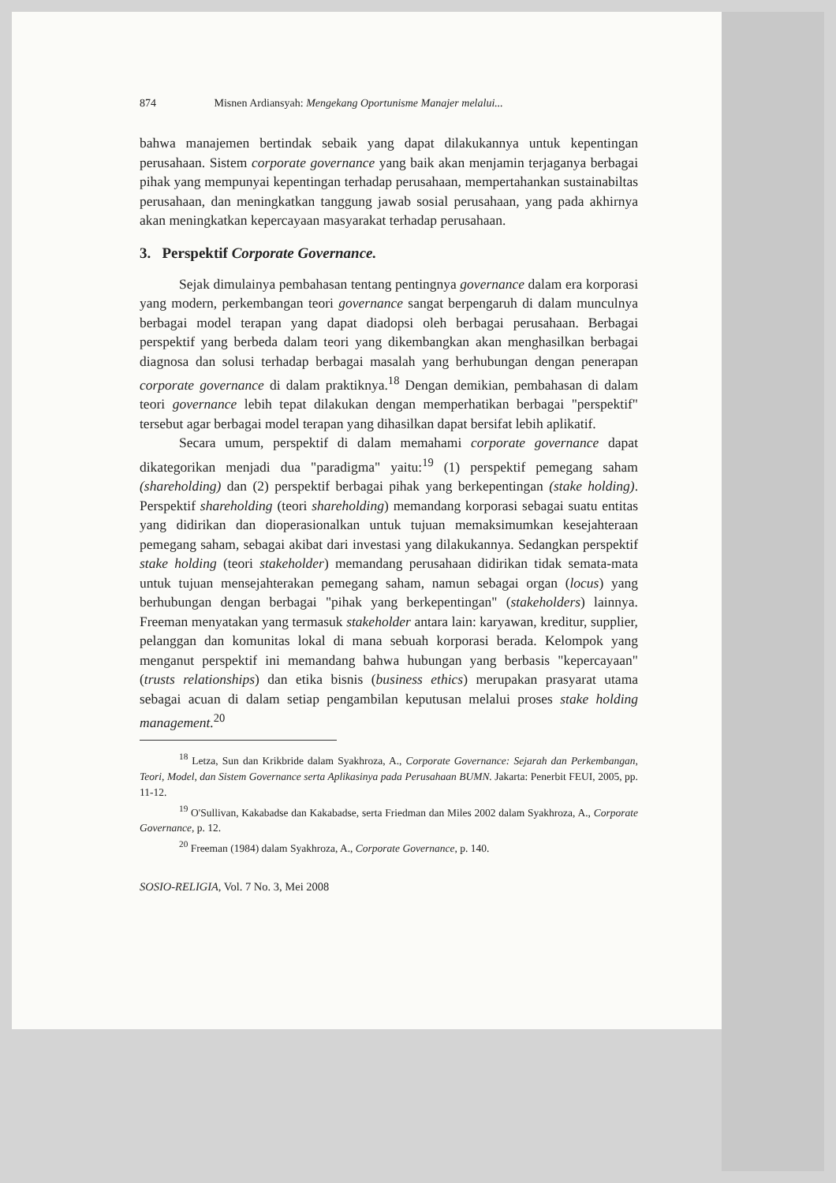874 Misnen Ardiansyah: Mengekang Oportunisme Manajer melalui...
bahwa manajemen bertindak sebaik yang dapat dilakukannya untuk kepentingan perusahaan. Sistem corporate governance yang baik akan menjamin terjaganya berbagai pihak yang mempunyai kepentingan terhadap perusahaan, mempertahankan sustainabiltas perusahaan, dan meningkatkan tanggung jawab sosial perusahaan, yang pada akhirnya akan meningkatkan kepercayaan masyarakat terhadap perusahaan.
3. Perspektif Corporate Governance.
Sejak dimulainya pembahasan tentang pentingnya governance dalam era korporasi yang modern, perkembangan teori governance sangat berpengaruh di dalam munculnya berbagai model terapan yang dapat diadopsi oleh berbagai perusahaan. Berbagai perspektif yang berbeda dalam teori yang dikembangkan akan menghasilkan berbagai diagnosa dan solusi terhadap berbagai masalah yang berhubungan dengan penerapan corporate governance di dalam praktiknya.<sup>18</sup> Dengan demikian, pembahasan di dalam teori governance lebih tepat dilakukan dengan memperhatikan berbagai "perspektif" tersebut agar berbagai model terapan yang dihasilkan dapat bersifat lebih aplikatif.
Secara umum, perspektif di dalam memahami corporate governance dapat dikategorikan menjadi dua "paradigma" yaitu:<sup>19</sup> (1) perspektif pemegang saham (shareholding) dan (2) perspektif berbagai pihak yang berkepentingan (stake holding). Perspektif shareholding (teori shareholding) memandang korporasi sebagai suatu entitas yang didirikan dan dioperasionalkan untuk tujuan memaksimumkan kesejahteraan pemegang saham, sebagai akibat dari investasi yang dilakukannya. Sedangkan perspektif stake holding (teori stakeholder) memandang perusahaan didirikan tidak semata-mata untuk tujuan mensejahterakan pemegang saham, namun sebagai organ (locus) yang berhubungan dengan berbagai "pihak yang berkepentingan" (stakeholders) lainnya. Freeman menyatakan yang termasuk stakeholder antara lain: karyawan, kreditur, supplier, pelanggan dan komunitas lokal di mana sebuah korporasi berada. Kelompok yang menganut perspektif ini memandang bahwa hubungan yang berbasis "kepercayaan" (trusts relationships) dan etika bisnis (business ethics) merupakan prasyarat utama sebagai acuan di dalam setiap pengambilan keputusan melalui proses stake holding management.<sup>20</sup>
<sup>18</sup> Letza, Sun dan Krikbride dalam Syakhroza, A., Corporate Governance: Sejarah dan Perkembangan, Teori, Model, dan Sistem Governance serta Aplikasinya pada Perusahaan BUMN. Jakarta: Penerbit FEUI, 2005, pp. 11-12.
<sup>19</sup> O'Sullivan, Kakabadse dan Kakabadse, serta Friedman dan Miles 2002 dalam Syakhroza, A., Corporate Governance, p. 12.
<sup>20</sup> Freeman (1984) dalam Syakhroza, A., Corporate Governance, p. 140.
SOSIO-RELIGIA, Vol. 7 No. 3, Mei 2008